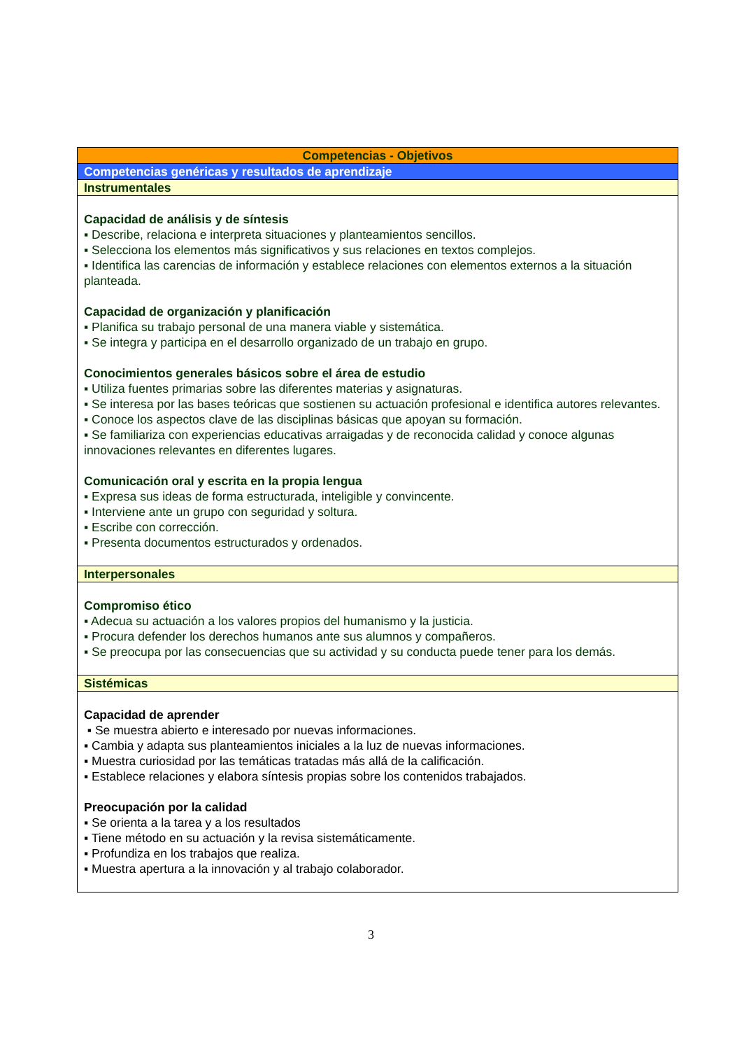| Competencias - Objetivos |
| Competencias genéricas y resultados de aprendizaje |
| Instrumentales |
| Capacidad de análisis y de síntesis ▪ Describe, relaciona e interpreta situaciones y planteamientos sencillos. ▪ Selecciona los elementos más significativos y sus relaciones en textos complejos. ▪ Identifica las carencias de información y establece relaciones con elementos externos a la situación planteada. Capacidad de organización y planificación ▪ Planifica su trabajo personal de una manera viable y sistemática. ▪ Se integra y participa en el desarrollo organizado de un trabajo en grupo. Conocimientos generales básicos sobre el área de estudio ▪ Utiliza fuentes primarias sobre las diferentes materias y asignaturas. ▪ Se interesa por las bases teóricas que sostienen su actuación profesional e identifica autores relevantes. ▪ Conoce los aspectos clave de las disciplinas básicas que apoyan su formación. ▪ Se familiariza con experiencias educativas arraigadas y de reconocida calidad y conoce algunas innovaciones relevantes en diferentes lugares. Comunicación oral y escrita en la propia lengua ▪ Expresa sus ideas de forma estructurada, inteligible y convincente. ▪ Interviene ante un grupo con seguridad y soltura. ▪ Escribe con corrección. ▪ Presenta documentos estructurados y ordenados. |
| Interpersonales |
| Compromiso ético ▪ Adecua su actuación a los valores propios del humanismo y la justicia. ▪ Procura defender los derechos humanos ante sus alumnos y compañeros. ▪ Se preocupa por las consecuencias que su actividad y su conducta puede tener para los demás. |
| Sistémicas |
| Capacidad de aprender ▪ Se muestra abierto e interesado por nuevas informaciones. ▪ Cambia y adapta sus planteamientos iniciales a la luz de nuevas informaciones. ▪ Muestra curiosidad por las temáticas tratadas más allá de la calificación. ▪ Establece relaciones y elabora síntesis propias sobre los contenidos trabajados. Preocupación por la calidad ▪ Se orienta a la tarea y a los resultados ▪ Tiene método en su actuación y la revisa sistemáticamente. ▪ Profundiza en los trabajos que realiza. ▪ Muestra apertura a la innovación y al trabajo colaborador. |
3